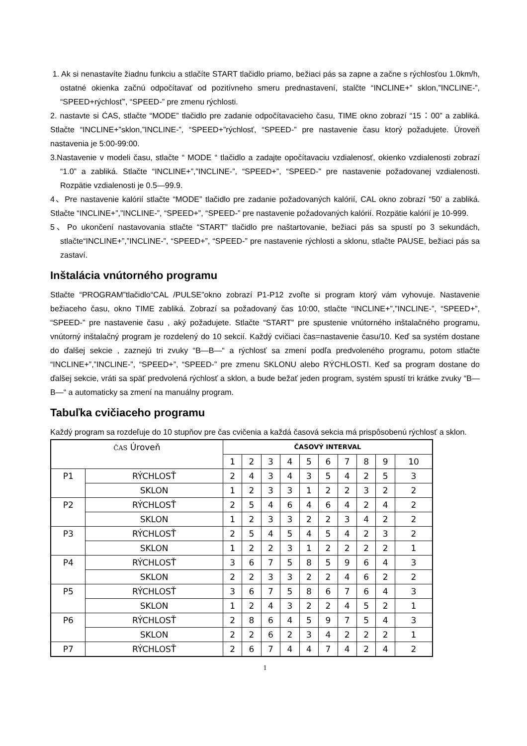1. Ak si nenastavíte žiadnu funkciu a stlačíte START tlačidlo priamo, bežiaci pás sa zapne a začne s rýchlosťou 1.0km/h, ostatné okienka začnú odpočítavať od pozitívneho smeru prednastavení, stalčte “INCLINE+” sklon,”INCLINE-”, “SPEED+rýchlosť”, “SPEED-” pre zmenu rýchlosti.
2. nastavte si ĆAS, stlačte “MODE” tlačidlo pre zadanie odpočítavacieho času, TIME okno zobrazí “15：00” a zabliká. Stlačte “INCLINE+”sklon,”INCLINE-”, “SPEED+”rýchlosť, “SPEED-” pre nastavenie času ktorý požadujete. Úroveň nastavenia je 5:00-99:00.
3.Nastavenie v modeli času, stlačte “ MODE “ tlačidlo a zadajte opočítavaciu vzdialenosť, okienko vzdialenosti zobrazí “1.0” a zabliká. Stlačte “INCLINE+”,”INCLINE-”, “SPEED+”, “SPEED-” pre nastavenie požadovanej vzdialenosti. Rozpätie vzdialenosti je 0.5—99.9.
4、Pre nastavenie kalórií stlačte “MODE” tlačidlo pre zadanie požadovaných kalórií, CAL okno zobrazí “50’ a zabliká. Stlačte “INCLINE+”,”INCLINE-”, “SPEED+”, “SPEED-” pre nastavenie požadovaných kalórií. Rozpätie kalórií je 10-999.
5、Po ukončení nastavovania stlačte “START” tlačidlo pre naštartovanie, bežiaci pás sa spustí po 3 sekundách, stlačte“INCLINE+”,”INCLINE-”, “SPEED+”, “SPEED-” pre nastavenie rýchlosti a sklonu, stlačte PAUSE, bežiaci pás sa zastaví.
Inštalácia vnútorného programu
Stlačte “PROGRAM”tlačidlo“CAL /PULSE”okno zobrazí P1-P12 zvoľte si program ktorý vám vyhovuje. Nastavenie bežiaceho času, okno TIME zabliká. Zobrazí sa požadovaný čas 10:00, stlačte “INCLINE+”,”INCLINE-”, “SPEED+”, “SPEED-” pre nastavenie času , aký požadujete. Stlačte “START” pre spustenie vnútorného inštalačného programu, vnútorný inštalačný program je rozdelený do 10 sekcií. Každý cvičiaci čas=nastavenie času/10. Keď sa systém dostane do ďalšej sekcie , zaznejú tri zvuky “B—B—“ a rýchlosť sa zmení podľa predvoleného programu, potom stlačte “INCLINE+”,”INCLINE-”, “SPEED+”, “SPEED-” pre zmenu SKLONU alebo RÝCHLOSTI. Keď sa program dostane do ďalšej sekcie, vráti sa späť predvolená rýchlosť a sklon, a bude bežať jeden program, systém spustí tri krátke zvuky “B—B—“ a automaticky sa zmení na manuálny program.
Tabuľka cvičiaceho programu
Každý program sa rozdeľuje do 10 stupňov pre čas cvičenia a každá časová sekcia má prispôsobenú rýchlosť a sklon.
| ČAS Úroveň | | ČASOVÝ INTERVAL | | | | | | | | | |
| | | 1 | 2 | 3 | 4 | 5 | 6 | 7 | 8 | 9 | 10 |
| P1 | RÝCHLOSŤ | 2 | 4 | 3 | 4 | 3 | 5 | 4 | 2 | 5 | 3 |
| | SKLON | 1 | 2 | 3 | 3 | 1 | 2 | 2 | 3 | 2 | 2 |
| P2 | RÝCHLOSŤ | 2 | 5 | 4 | 6 | 4 | 6 | 4 | 2 | 4 | 2 |
| | SKLON | 1 | 2 | 3 | 3 | 2 | 2 | 3 | 4 | 2 | 2 |
| P3 | RÝCHLOSŤ | 2 | 5 | 4 | 5 | 4 | 5 | 4 | 2 | 3 | 2 |
| | SKLON | 1 | 2 | 2 | 3 | 1 | 2 | 2 | 2 | 2 | 1 |
| P4 | RÝCHLOSŤ | 3 | 6 | 7 | 5 | 8 | 5 | 9 | 6 | 4 | 3 |
| | SKLON | 2 | 2 | 3 | 3 | 2 | 2 | 4 | 6 | 2 | 2 |
| P5 | RÝCHLOSŤ | 3 | 6 | 7 | 5 | 8 | 6 | 7 | 6 | 4 | 3 |
| | SKLON | 1 | 2 | 4 | 3 | 2 | 2 | 4 | 5 | 2 | 1 |
| P6 | RÝCHLOSŤ | 2 | 8 | 6 | 4 | 5 | 9 | 7 | 5 | 4 | 3 |
| | SKLON | 2 | 2 | 6 | 2 | 3 | 4 | 2 | 2 | 2 | 1 |
| P7 | RÝCHLOSŤ | 2 | 6 | 7 | 4 | 4 | 7 | 4 | 2 | 4 | 2 |
1